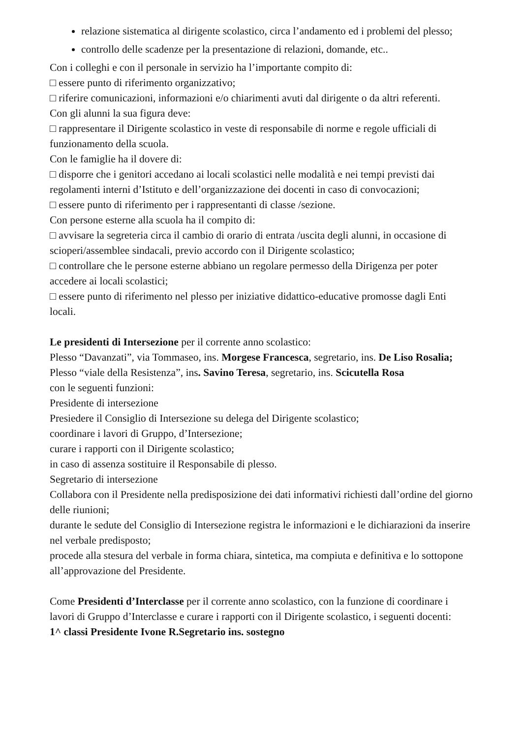relazione sistematica al dirigente scolastico, circa l’andamento ed i problemi del plesso;
controllo delle scadenze per la presentazione di relazioni, domande, etc..
Con i colleghi e con il personale in servizio ha l’importante compito di:
□ essere punto di riferimento organizzativo;
□ riferire comunicazioni, informazioni e/o chiarimenti avuti dal dirigente o da altri referenti.
Con gli alunni la sua figura deve:
□ rappresentare il Dirigente scolastico in veste di responsabile di norme e regole ufficiali di funzionamento della scuola.
Con le famiglie ha il dovere di:
□ disporre che i genitori accedano ai locali scolastici nelle modalità e nei tempi previsti dai regolamenti interni d’Istituto e dell’organizzazione dei docenti in caso di convocazioni;
□ essere punto di riferimento per i rappresentanti di classe /sezione.
Con persone esterne alla scuola ha il compito di:
□ avvisare la segreteria circa il cambio di orario di entrata /uscita degli alunni, in occasione di scioperi/assemblee sindacali, previo accordo con il Dirigente scolastico;
□ controllare che le persone esterne abbiano un regolare permesso della Dirigenza per poter accedere ai locali scolastici;
□ essere punto di riferimento nel plesso per iniziative didattico-educative promosse dagli Enti locali.
Le presidenti di Intersezione per il corrente anno scolastico:
Plesso “Davanzati”, via Tommaseo, ins. Morgese Francesca, segretario, ins. De Liso Rosalia;
Plesso “viale della Resistenza”, ins. Savino Teresa, segretario, ins. Scicutella Rosa
con le seguenti funzioni:
Presidente di intersezione
Presiedere il Consiglio di Intersezione su delega del Dirigente scolastico;
coordinare i lavori di Gruppo, d’Intersezione;
curare i rapporti con il Dirigente scolastico;
in caso di assenza sostituire il Responsabile di plesso.
Segretario di intersezione
Collabora con il Presidente nella predisposizione dei dati informativi richiesti dall’ordine del giorno delle riunioni;
durante le sedute del Consiglio di Intersezione registra le informazioni e le dichiarazioni da inserire nel verbale predisposto;
procede alla stesura del verbale in forma chiara, sintetica, ma compiuta e definitiva e lo sottopone all’approvazione del Presidente.
Come Presidenti d’Interclasse per il corrente anno scolastico, con la funzione di coordinare i lavori di Gruppo d’Interclasse e curare i rapporti con il Dirigente scolastico, i seguenti docenti:
1^ classi Presidente Ivone R. Segretario ins. sostegno